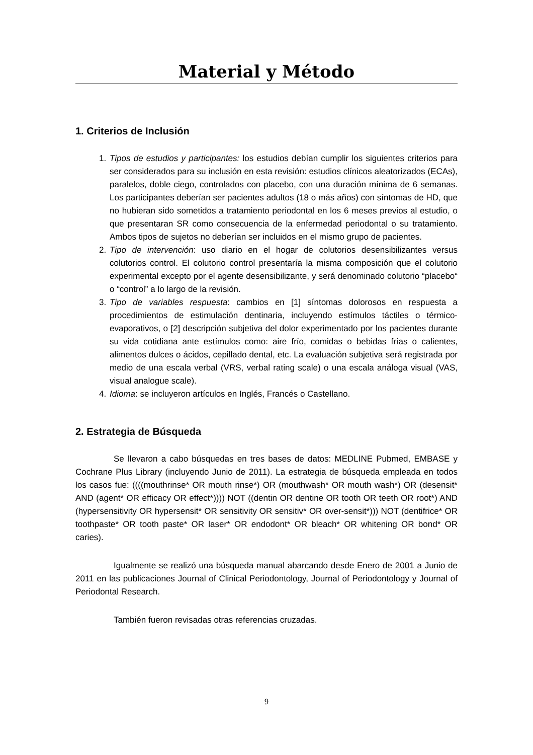Material y Método
1. Criterios de Inclusión
1. Tipos de estudios y participantes: los estudios debían cumplir los siguientes criterios para ser considerados para su inclusión en esta revisión: estudios clínicos aleatorizados (ECAs), paralelos, doble ciego, controlados con placebo, con una duración mínima de 6 semanas. Los participantes deberían ser pacientes adultos (18 o más años) con síntomas de HD, que no hubieran sido sometidos a tratamiento periodontal en los 6 meses previos al estudio, o que presentaran SR como consecuencia de la enfermedad periodontal o su tratamiento. Ambos tipos de sujetos no deberían ser incluidos en el mismo grupo de pacientes.
2. Tipo de intervención: uso diario en el hogar de colutorios desensibilizantes versus colutorios control. El colutorio control presentaría la misma composición que el colutorio experimental excepto por el agente desensibilizante, y será denominado colutorio “placebo“ o “control” a lo largo de la revisión.
3. Tipo de variables respuesta: cambios en [1] síntomas dolorosos en respuesta a procedimientos de estimulación dentinaria, incluyendo estímulos táctiles o térmico-evaporativos, o [2] descripción subjetiva del dolor experimentado por los pacientes durante su vida cotidiana ante estímulos como: aire frío, comidas o bebidas frías o calientes, alimentos dulces o ácidos, cepillado dental, etc. La evaluación subjetiva será registrada por medio de una escala verbal (VRS, verbal rating scale) o una escala análoga visual (VAS, visual analogue scale).
4. Idioma: se incluyeron artículos en Inglés, Francés o Castellano.
2. Estrategia de Búsqueda
Se llevaron a cabo búsquedas en tres bases de datos: MEDLINE Pubmed, EMBASE y Cochrane Plus Library (incluyendo Junio de 2011). La estrategia de búsqueda empleada en todos los casos fue: ((((mouthrinse* OR mouth rinse*) OR (mouthwash* OR mouth wash*) OR (desensit* AND (agent* OR efficacy OR effect*)))) NOT ((dentin OR dentine OR tooth OR teeth OR root*) AND (hypersensitivity OR hypersensit* OR sensitivity OR sensitiv* OR over-sensit*))) NOT (dentifrice* OR toothpaste* OR tooth paste* OR laser* OR endodont* OR bleach* OR whitening OR bond* OR caries).
Igualmente se realizó una búsqueda manual abarcando desde Enero de 2001 a Junio de 2011 en las publicaciones Journal of Clinical Periodontology, Journal of Periodontology y Journal of Periodontal Research.
También fueron revisadas otras referencias cruzadas.
9